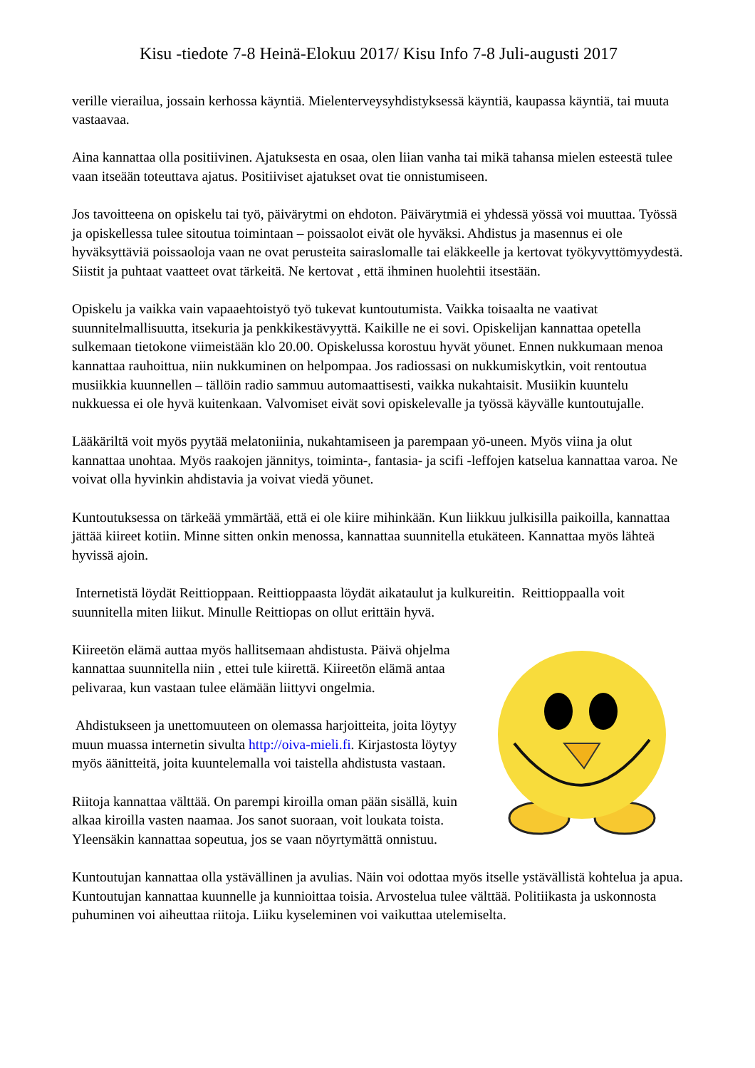Kisu -tiedote 7-8 Heinä-Elokuu 2017/ Kisu Info 7-8 Juli-augusti 2017
verille vierailua, jossain kerhossa käyntiä. Mielenterveysyhdistyksessä käyntiä, kaupassa käyntiä, tai muuta vastaavaa.
Aina kannattaa olla positiivinen. Ajatuksesta en osaa, olen liian vanha tai mikä tahansa mielen esteestä tulee vaan itseään toteuttava ajatus. Positiiviset ajatukset ovat tie onnistumiseen.
Jos tavoitteena on opiskelu tai työ, päivärytmi on ehdoton. Päivärytmiä ei yhdessä yössä voi muuttaa. Työssä ja opiskellessa tulee sitoutua toimintaan – poissaolot eivät ole hyväksi. Ahdistus ja masennus ei ole hyväksyttäviä poissaoloja vaan ne ovat perusteita sairaslomalle tai eläkkeelle ja kertovat työkyvyttömyydestä. Siistit ja puhtaat vaatteet ovat tärkeitä. Ne kertovat , että ihminen huolehtii itsestään.
Opiskelu ja vaikka vain vapaaehtoistyö työ tukevat kuntoutumista. Vaikka toisaalta ne vaativat suunnitelmallisuutta, itsekuria ja penkkikestävyyttä. Kaikille ne ei sovi. Opiskelijan kannattaa opetella sulkemaan tietokone viimeistään klo 20.00. Opiskelussa korostuu hyvät yöunet. Ennen nukkumaan menoa kannattaa rauhoittua, niin nukkuminen on helpompaa. Jos radiossasi on nukkumiskytkin, voit rentoutua musiikkia kuunnellen – tällöin radio sammuu automaattisesti, vaikka nukahtaisit. Musiikin kuuntelu nukkuessa ei ole hyvä kuitenkaan. Valvomiset eivät sovi opiskelevalle ja työssä käyvälle kuntoutujalle.
Lääkäriltä voit myös pyytää melatoniinia, nukahtamiseen ja parempaan yö-uneen. Myös viina ja olut kannattaa unohtaa. Myös raakojen jännitys, toiminta-, fantasia- ja scifi -leffojen katselua kannattaa varoa. Ne voivat olla hyvinkin ahdistavia ja voivat viedä yöunet.
Kuntoutuksessa on tärkeää ymmärtää, että ei ole kiire mihinkään. Kun liikkuu julkisilla paikoilla, kannattaa jättää kiireet kotiin. Minne sitten onkin menossa, kannattaa suunnitella etukäteen. Kannattaa myös lähteä hyvissä ajoin.
Internetistä löydät Reittioppaan. Reittioppaasta löydät aikataulut ja kulkureitin. Reittioppaalla voit suunnitella miten liikut. Minulle Reittiopas on ollut erittäin hyvä.
Kiireetön elämä auttaa myös hallitsemaan ahdistusta. Päivä ohjelma kannattaa suunnitella niin , ettei tule kiirettä. Kiireetön elämä antaa pelivaraa, kun vastaan tulee elämään liittyvi ongelmia.
Ahdistukseen ja unettomuuteen on olemassa harjoitteita, joita löytyy muun muassa internetin sivulta http://oiva-mieli.fi. Kirjastosta löytyy myös äänitteitä, joita kuuntelemalla voi taistella ahdistusta vastaan.
Riitoja kannattaa välttää. On parempi kiroilla oman pään sisällä, kuin alkaa kiroilla vasten naamaa. Jos sanot suoraan, voit loukata toista. Yleensäkin kannattaa sopeutua, jos se vaan nöyrtymättä onnistuu.
Kuntoutujan kannattaa olla ystävällinen ja avulias. Näin voi odottaa myös itselle ystävällistä kohtelua ja apua.
Kuntoutujan kannattaa kuunnelle ja kunnioittaa toisia. Arvostelua tulee välttää. Politiikasta ja uskonnosta puhuminen voi aiheuttaa riitoja. Liiku kyseleminen voi vaikuttaa utelemiselta.